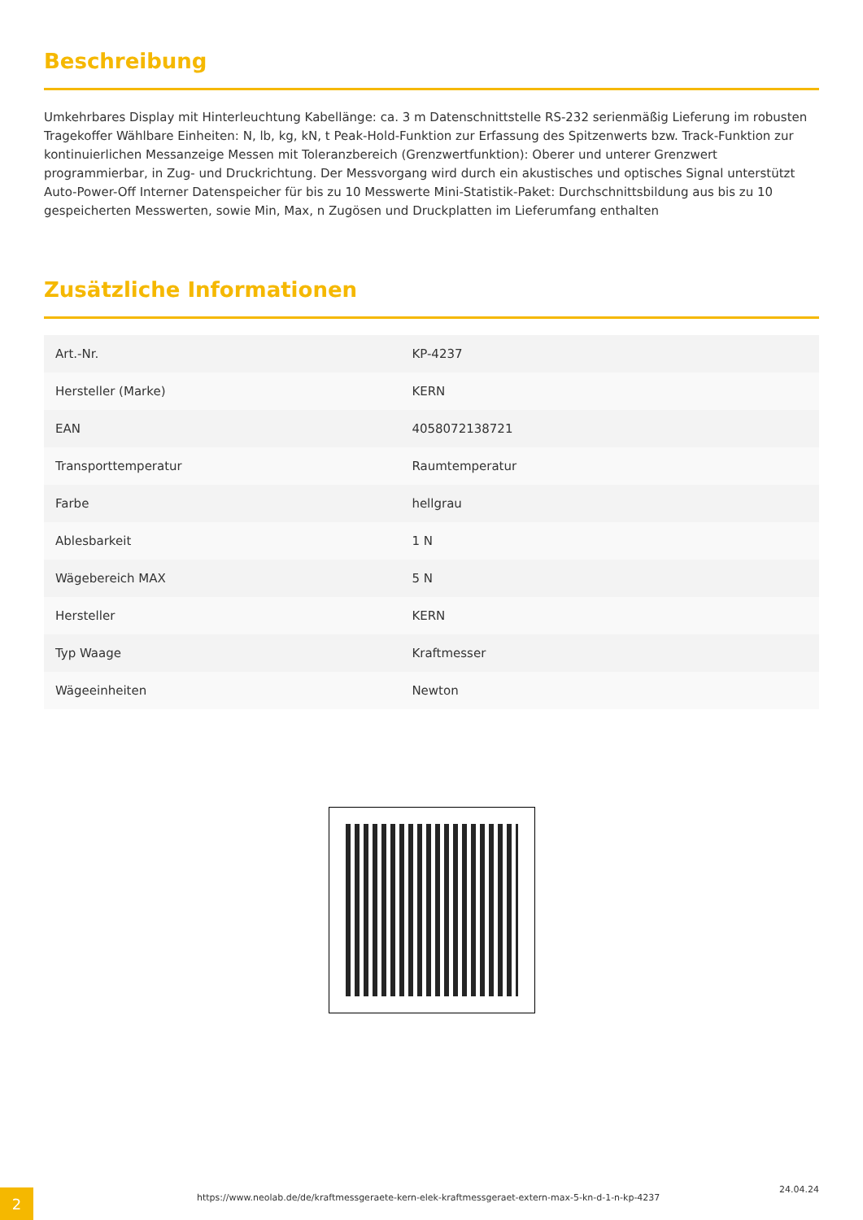Beschreibung
Umkehrbares Display mit Hinterleuchtung Kabellänge: ca. 3 m Datenschnittstelle RS-232 serienmäßig Lieferung im robusten Tragekoffer Wählbare Einheiten: N, lb, kg, kN, t Peak-Hold-Funktion zur Erfassung des Spitzenwerts bzw. Track-Funktion zur kontinuierlichen Messanzeige Messen mit Toleranzbereich (Grenzwertfunktion): Oberer und unterer Grenzwert programmierbar, in Zug- und Druckrichtung. Der Messvorgang wird durch ein akustisches und optisches Signal unterstützt Auto-Power-Off Interner Datenspeicher für bis zu 10 Messwerte Mini-Statistik-Paket: Durchschnittsbildung aus bis zu 10 gespeicherten Messwerten, sowie Min, Max, n Zugösen und Druckplatten im Lieferumfang enthalten
Zusätzliche Informationen
| Art.-Nr. | KP-4237 |
| Hersteller (Marke) | KERN |
| EAN | 4058072138721 |
| Transporttemperatur | Raumtemperatur |
| Farbe | hellgrau |
| Ablesbarkeit | 1 N |
| Wägebereich MAX | 5 N |
| Hersteller | KERN |
| Typ Waage | Kraftmesser |
| Wägeeinheiten | Newton |
2
https://www.neolab.de/de/kraftmessgeraete-kern-elek-kraftmessgeraet-extern-max-5-kn-d-1-n-kp-4237
24.04.24